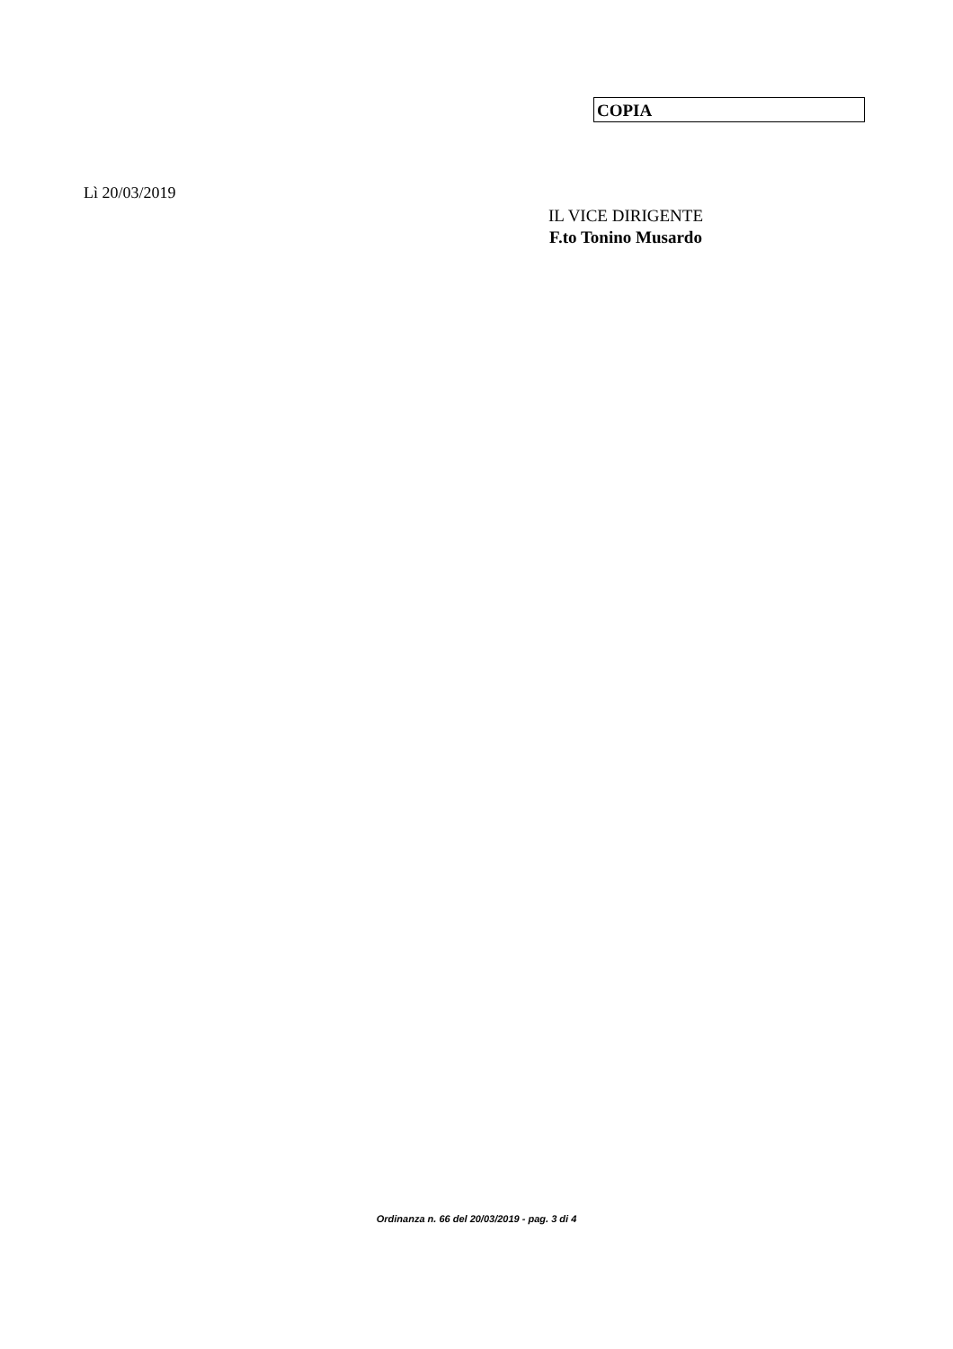COPIA
Lì 20/03/2019
IL VICE DIRIGENTE
F.to Tonino Musardo
Ordinanza n. 66 del 20/03/2019 - pag. 3 di 4